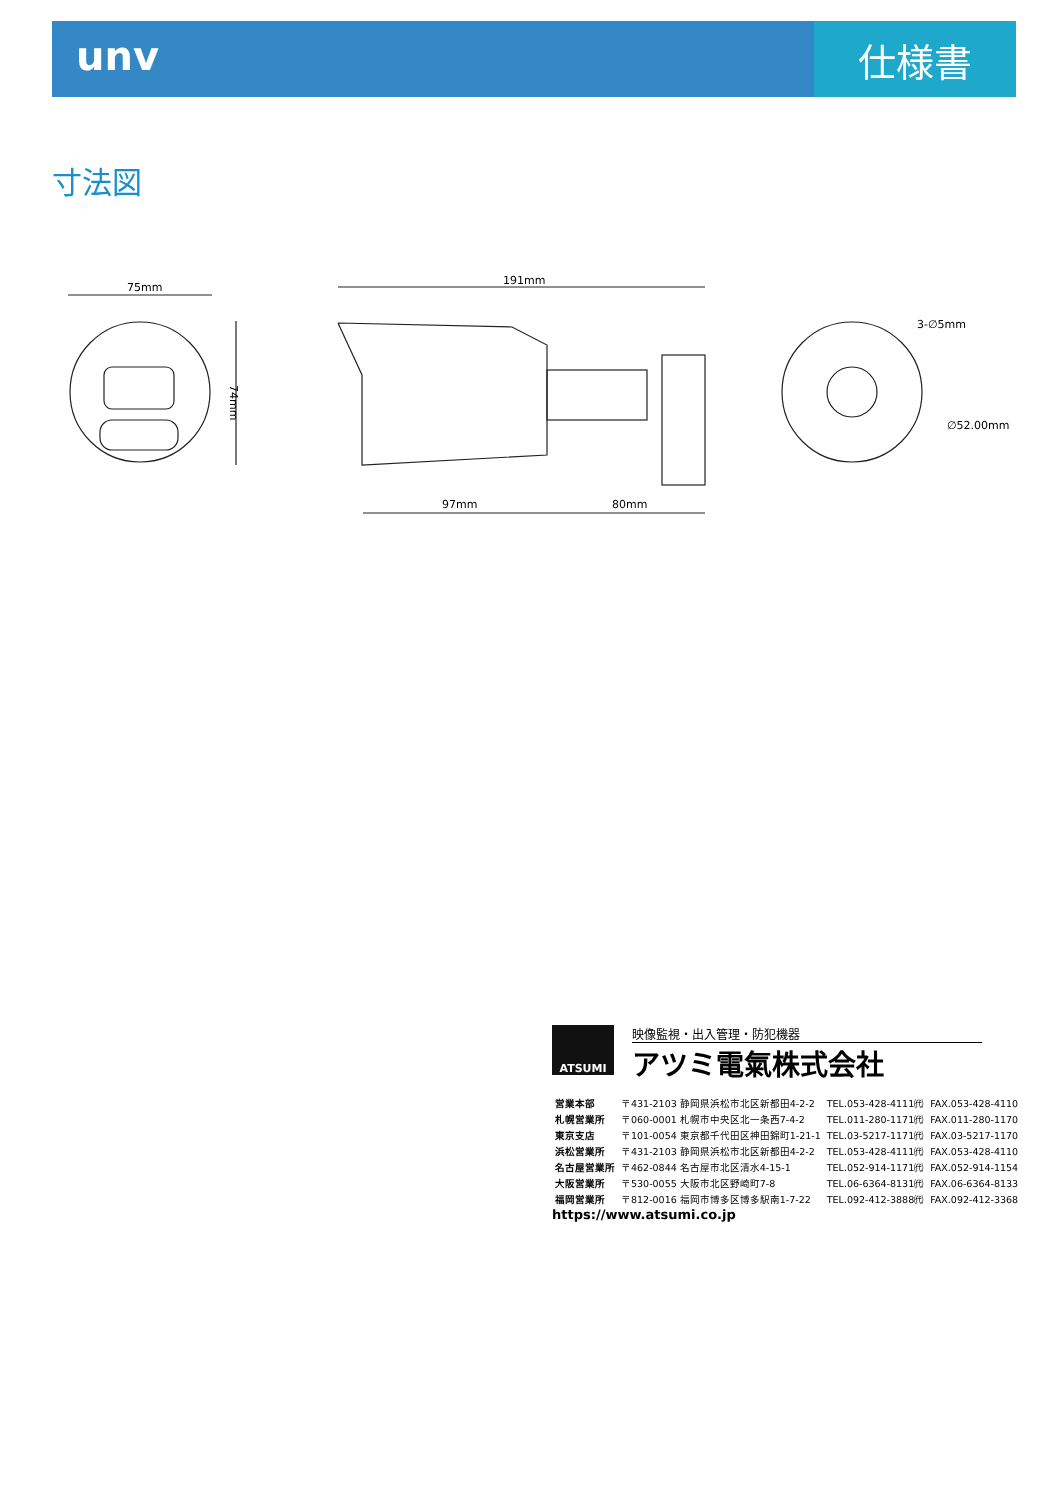unv
仕様書
寸法図
75mm
74mm
191mm
97mm
80mm
3-∅5mm
∅52.00mm
ATSUMI
映像監視・出入管理・防犯機器
アツミ電氣株式会社
| 営業本部 | 〒431-2103 静岡県浜松市北区新都田4-2-2 | TEL.053-428-4111㈹ | FAX.053-428-4110 |
| 札幌営業所 | 〒060-0001 札幌市中央区北一条西7-4-2 | TEL.011-280-1171㈹ | FAX.011-280-1170 |
| 東京支店 | 〒101-0054 東京都千代田区神田錦町1-21-1 | TEL.03-5217-1171㈹ | FAX.03-5217-1170 |
| 浜松営業所 | 〒431-2103 静岡県浜松市北区新都田4-2-2 | TEL.053-428-4111㈹ | FAX.053-428-4110 |
| 名古屋営業所 | 〒462-0844 名古屋市北区清水4-15-1 | TEL.052-914-1171㈹ | FAX.052-914-1154 |
| 大阪営業所 | 〒530-0055 大阪市北区野崎町7-8 | TEL.06-6364-8131㈹ | FAX.06-6364-8133 |
| 福岡営業所 | 〒812-0016 福岡市博多区博多駅南1-7-22 | TEL.092-412-3888㈹ | FAX.092-412-3368 |
https://www.atsumi.co.jp